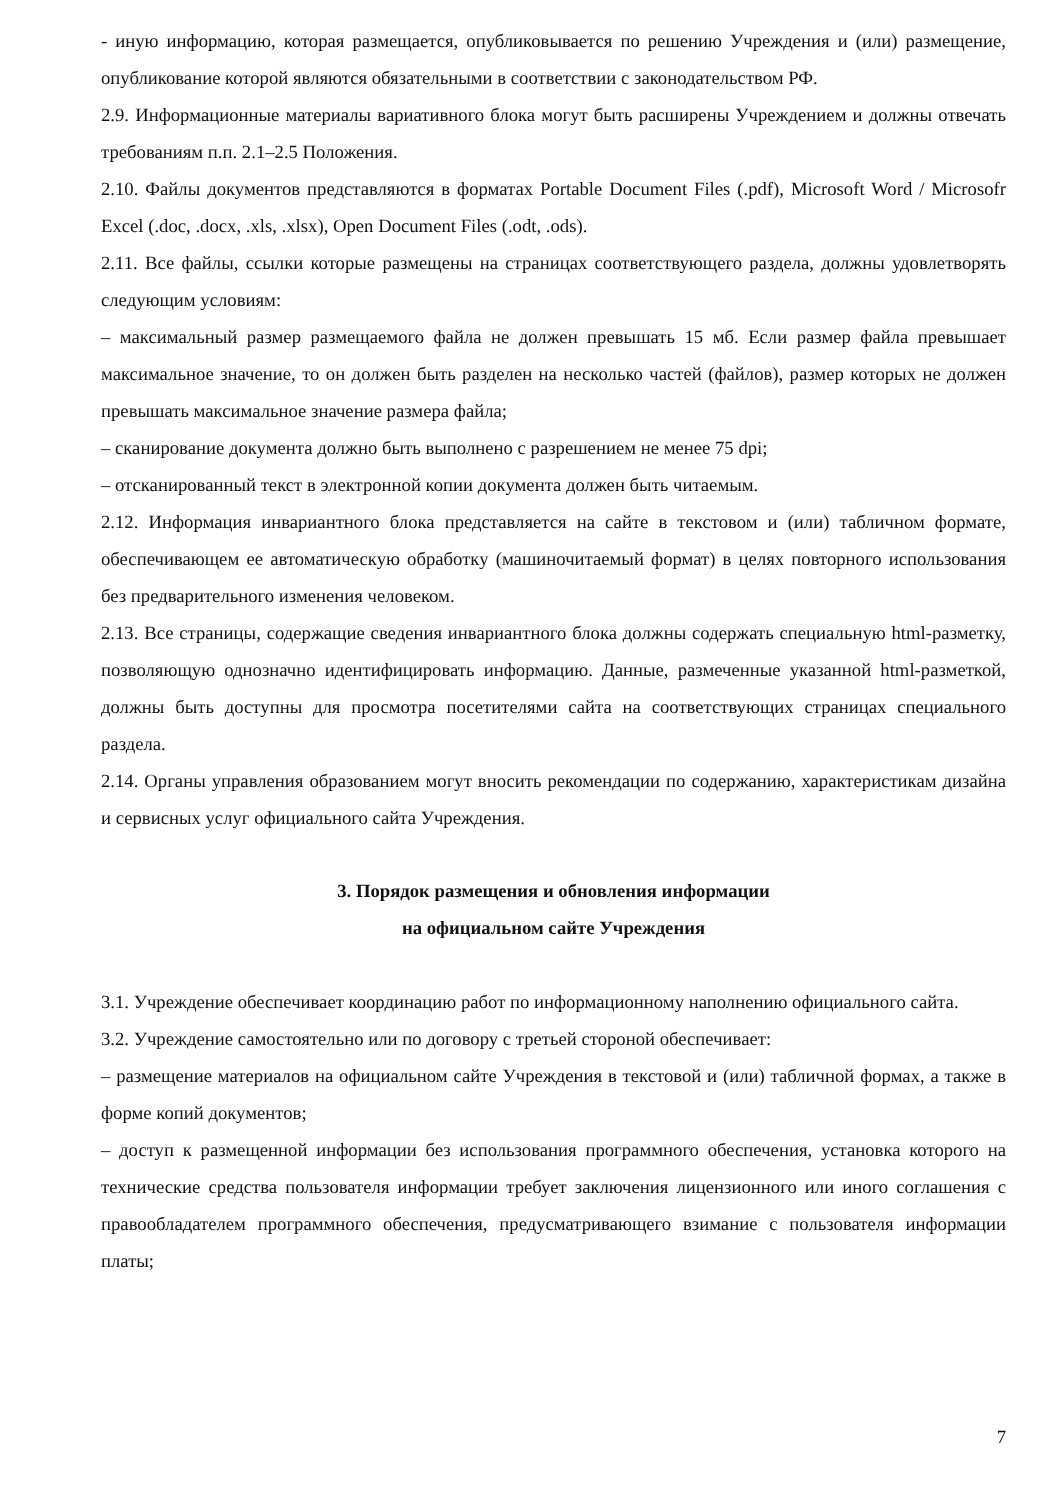- иную информацию, которая размещается, опубликовывается по решению Учреждения и (или) размещение, опубликование которой являются обязательными в соответствии с законодательством РФ.
2.9. Информационные материалы вариативного блока могут быть расширены Учреждением и должны отвечать требованиям п.п. 2.1–2.5 Положения.
2.10. Файлы документов представляются в форматах Portable Document Files (.pdf), Microsoft Word / Microsofr Excel (.doc, .docx, .xls, .xlsx), Open Document Files (.odt, .ods).
2.11. Все файлы, ссылки которые размещены на страницах соответствующего раздела, должны удовлетворять следующим условиям:
– максимальный размер размещаемого файла не должен превышать 15 мб. Если размер файла превышает максимальное значение, то он должен быть разделен на несколько частей (файлов), размер которых не должен превышать максимальное значение размера файла;
– сканирование документа должно быть выполнено с разрешением не менее 75 dpi;
– отсканированный текст в электронной копии документа должен быть читаемым.
2.12. Информация инвариантного блока представляется на сайте в текстовом и (или) табличном формате, обеспечивающем ее автоматическую обработку (машиночитаемый формат) в целях повторного использования без предварительного изменения человеком.
2.13. Все страницы, содержащие сведения инвариантного блока должны содержать специальную html-разметку, позволяющую однозначно идентифицировать информацию. Данные, размеченные указанной html-разметкой, должны быть доступны для просмотра посетителями сайта на соответствующих страницах специального раздела.
2.14. Органы управления образованием могут вносить рекомендации по содержанию, характеристикам дизайна и сервисных услуг официального сайта Учреждения.
3. Порядок размещения и обновления информации
на официальном сайте Учреждения
3.1. Учреждение обеспечивает координацию работ по информационному наполнению официального сайта.
3.2. Учреждение самостоятельно или по договору с третьей стороной обеспечивает:
– размещение материалов на официальном сайте Учреждения в текстовой и (или) табличной формах, а также в форме копий документов;
– доступ к размещенной информации без использования программного обеспечения, установка которого на технические средства пользователя информации требует заключения лицензионного или иного соглашения с правообладателем программного обеспечения, предусматривающего взимание с пользователя информации платы;
7